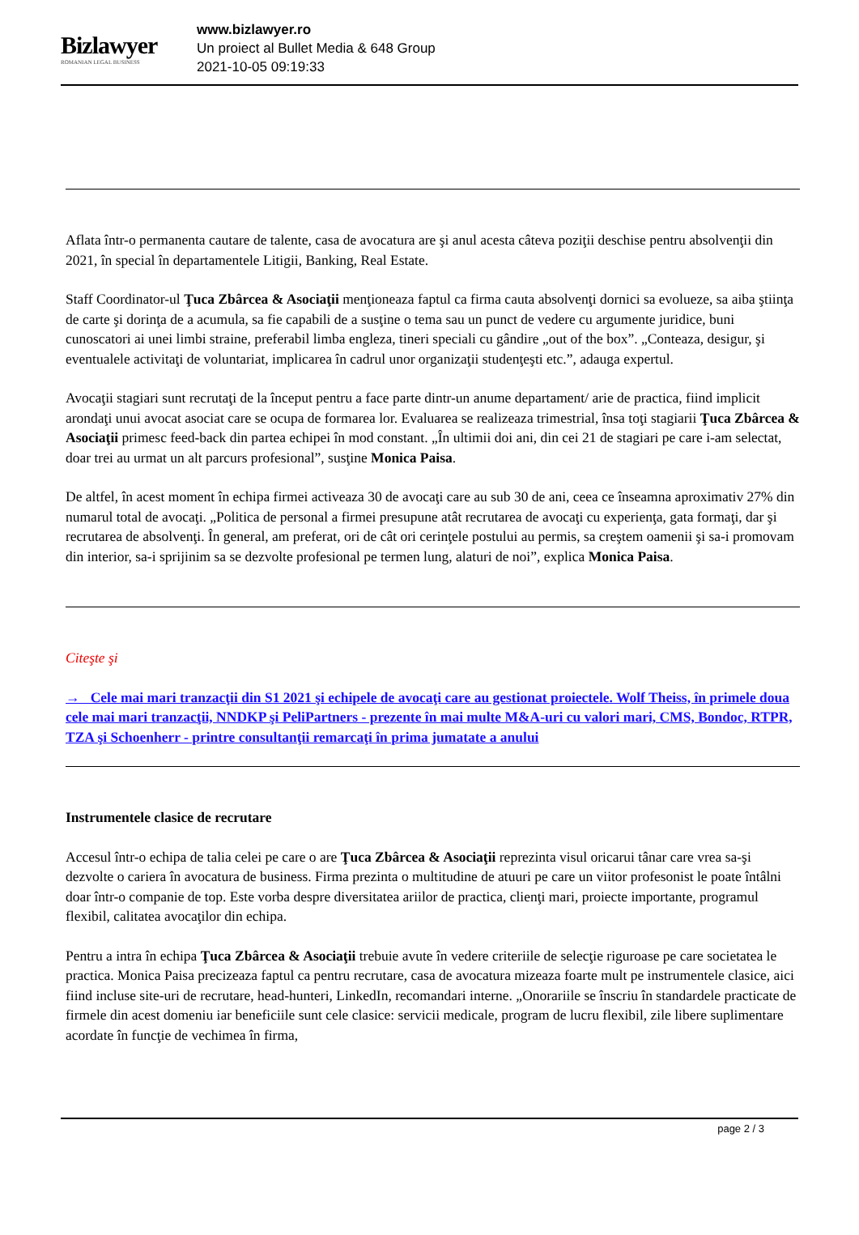Bizlawyer
ROMANIAN LEGAL BUSINESS
www.bizlawyer.ro
Un proiect al Bullet Media & 648 Group
2021-10-05 09:19:33
Aflata într-o permanenta cautare de talente, casa de avocatura are şi anul acesta câteva poziţii deschise pentru absolvenţii din 2021, în special în departamentele Litigii, Banking, Real Estate.
Staff Coordinator-ul Ţuca Zbârcea & Asociaţii menţioneaza faptul ca firma cauta absolvenţi dornici sa evolueze, sa aiba ştiinţa de carte şi dorinţa de a acumula, sa fie capabili de a susţine o tema sau un punct de vedere cu argumente juridice, buni cunoscatori ai unei limbi straine, preferabil limba engleza, tineri speciali cu gândire „out of the box”. „Conteaza, desigur, şi eventualele activitaţi de voluntariat, implicarea în cadrul unor organizaţii studenţeşti etc.”, adauga expertul.
Avocaţii stagiari sunt recrutaţi de la început pentru a face parte dintr-un anume departament/ arie de practica, fiind implicit arondaţi unui avocat asociat care se ocupa de formarea lor. Evaluarea se realizeaza trimestrial, însa toţi stagiarii Ţuca Zbârcea & Asociaţii primesc feed-back din partea echipei în mod constant. „În ultimii doi ani, din cei 21 de stagiari pe care i-am selectat, doar trei au urmat un alt parcurs profesional”, susţine Monica Paisa.
De altfel, în acest moment în echipa firmei activeaza 30 de avocaţi care au sub 30 de ani, ceea ce înseamna aproximativ 27% din numarul total de avocaţi. „Politica de personal a firmei presupune atât recrutarea de avocaţi cu experienţa, gata formaţi, dar şi recrutarea de absolvenţi. În general, am preferat, ori de cât ori cerinţele postului au permis, sa creştem oamenii şi sa-i promovam din interior, sa-i sprijinim sa se dezvolte profesional pe termen lung, alaturi de noi”, explica Monica Paisa.
Citeşte şi
→ Cele mai mari tranzacţii din S1 2021 şi echipele de avocaţi care au gestionat proiectele. Wolf Theiss, în primele doua cele mai mari tranzacţii, NNDKP şi PeliPartners - prezente în mai multe M&A-uri cu valori mari, CMS, Bondoc, RTPR, TZA şi Schoenherr - printre consultanţii remarcaţi în prima jumatate a anului
Instrumentele clasice de recrutare
Accesul într-o echipa de talia celei pe care o are Ţuca Zbârcea & Asociaţii reprezinta visul oricarui tânar care vrea sa-şi dezvolte o cariera în avocatura de business. Firma prezinta o multitudine de atuuri pe care un viitor profesonist le poate întâlni doar într-o companie de top. Este vorba despre diversitatea ariilor de practica, clienţi mari, proiecte importante, programul flexibil, calitatea avocaţilor din echipa.
Pentru a intra în echipa Ţuca Zbârcea & Asociaţii trebuie avute în vedere criteriile de selecţie riguroase pe care societatea le practica. Monica Paisa precizeaza faptul ca pentru recrutare, casa de avocatura mizeaza foarte mult pe instrumentele clasice, aici fiind incluse site-uri de recrutare, head-hunteri, LinkedIn, recomandari interne. „Onorariile se înscriu în standardele practicate de firmele din acest domeniu iar beneficiile sunt cele clasice: servicii medicale, program de lucru flexibil, zile libere suplimentare acordate în funcţie de vechimea în firma,
page 2 / 3